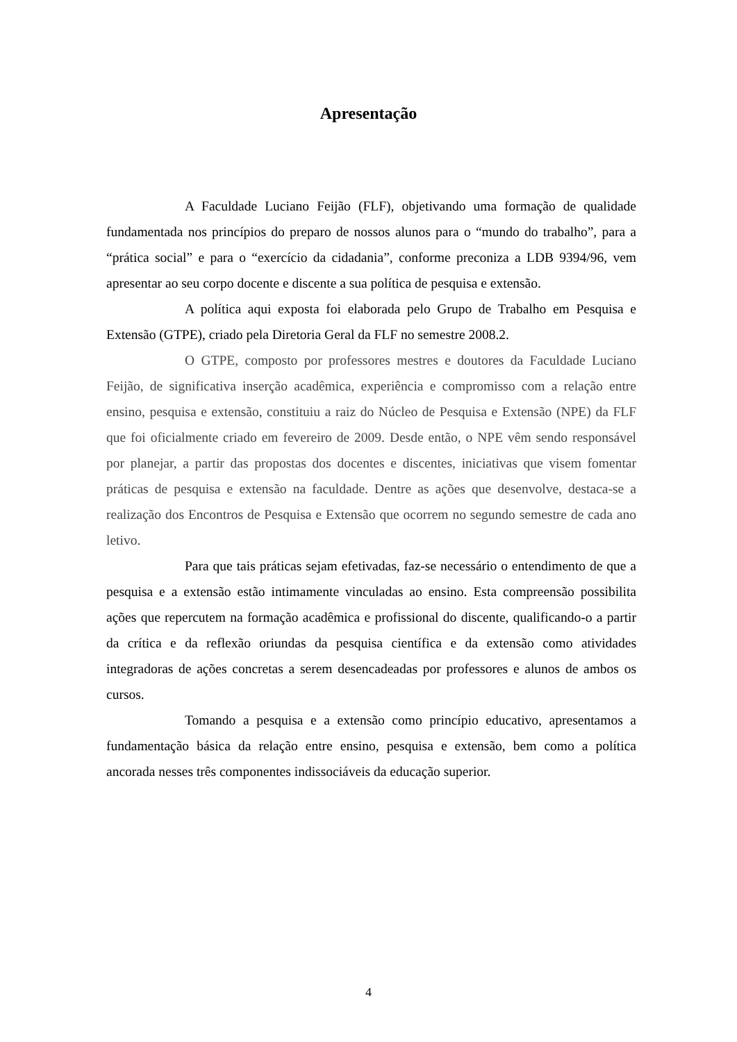Apresentação
A Faculdade Luciano Feijão (FLF), objetivando uma formação de qualidade fundamentada nos princípios do preparo de nossos alunos para o “mundo do trabalho”, para a “prática social” e para o “exercício da cidadania”, conforme preconiza a LDB 9394/96, vem apresentar ao seu corpo docente e discente a sua política de pesquisa e extensão.
A política aqui exposta foi elaborada pelo Grupo de Trabalho em Pesquisa e Extensão (GTPE), criado pela Diretoria Geral da FLF no semestre 2008.2.
O GTPE, composto por professores mestres e doutores da Faculdade Luciano Feijão, de significativa inserção acadêmica, experiência e compromisso com a relação entre ensino, pesquisa e extensão, constituiu a raiz do Núcleo de Pesquisa e Extensão (NPE) da FLF que foi oficialmente criado em fevereiro de 2009. Desde então, o NPE vêm sendo responsável por planejar, a partir das propostas dos docentes e discentes, iniciativas que visem fomentar práticas de pesquisa e extensão na faculdade. Dentre as ações que desenvolve, destaca-se a realização dos Encontros de Pesquisa e Extensão que ocorrem no segundo semestre de cada ano letivo.
Para que tais práticas sejam efetivadas, faz-se necessário o entendimento de que a pesquisa e a extensão estão intimamente vinculadas ao ensino. Esta compreensão possibilita ações que repercutem na formação acadêmica e profissional do discente, qualificando-o a partir da crítica e da reflexão oriundas da pesquisa científica e da extensão como atividades integradoras de ações concretas a serem desencadeadas por professores e alunos de ambos os cursos.
Tomando a pesquisa e a extensão como princípio educativo, apresentamos a fundamentação básica da relação entre ensino, pesquisa e extensão, bem como a política ancorada nesses três componentes indissociáveis da educação superior.
4